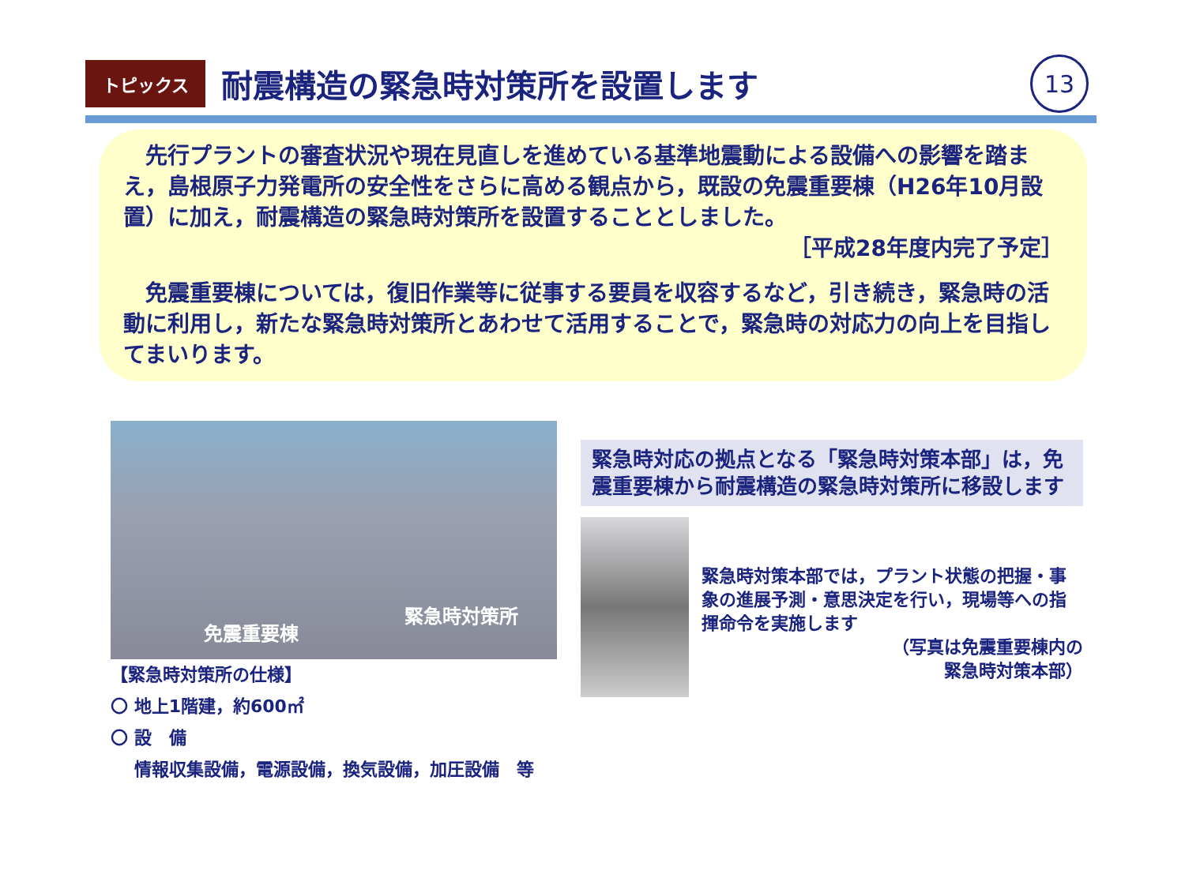トピックス
耐震構造の緊急時対策所を設置します
13
　先行プラントの審査状況や現在見直しを進めている基準地震動による設備への影響を踏まえ，島根原子力発電所の安全性をさらに高める観点から，既設の免震重要棟（H26年10月設置）に加え，耐震構造の緊急時対策所を設置することとしました。
［平成28年度内完了予定］
　免震重要棟については，復旧作業等に従事する要員を収容するなど，引き続き，緊急時の活動に利用し，新たな緊急時対策所とあわせて活用することで，緊急時の対応力の向上を目指してまいります。
免震重要棟
緊急時対策所
【緊急時対策所の仕様】
〇 地上1階建，約600㎡
〇 設　備
　 情報収集設備，電源設備，換気設備，加圧設備　等
緊急時対応の拠点となる「緊急時対策本部」は，免震重要棟から耐震構造の緊急時対策所に移設します
緊急時対策本部では，プラント状態の把握・事象の進展予測・意思決定を行い，現場等への指揮命令を実施します
（写真は免震重要棟内の
緊急時対策本部）